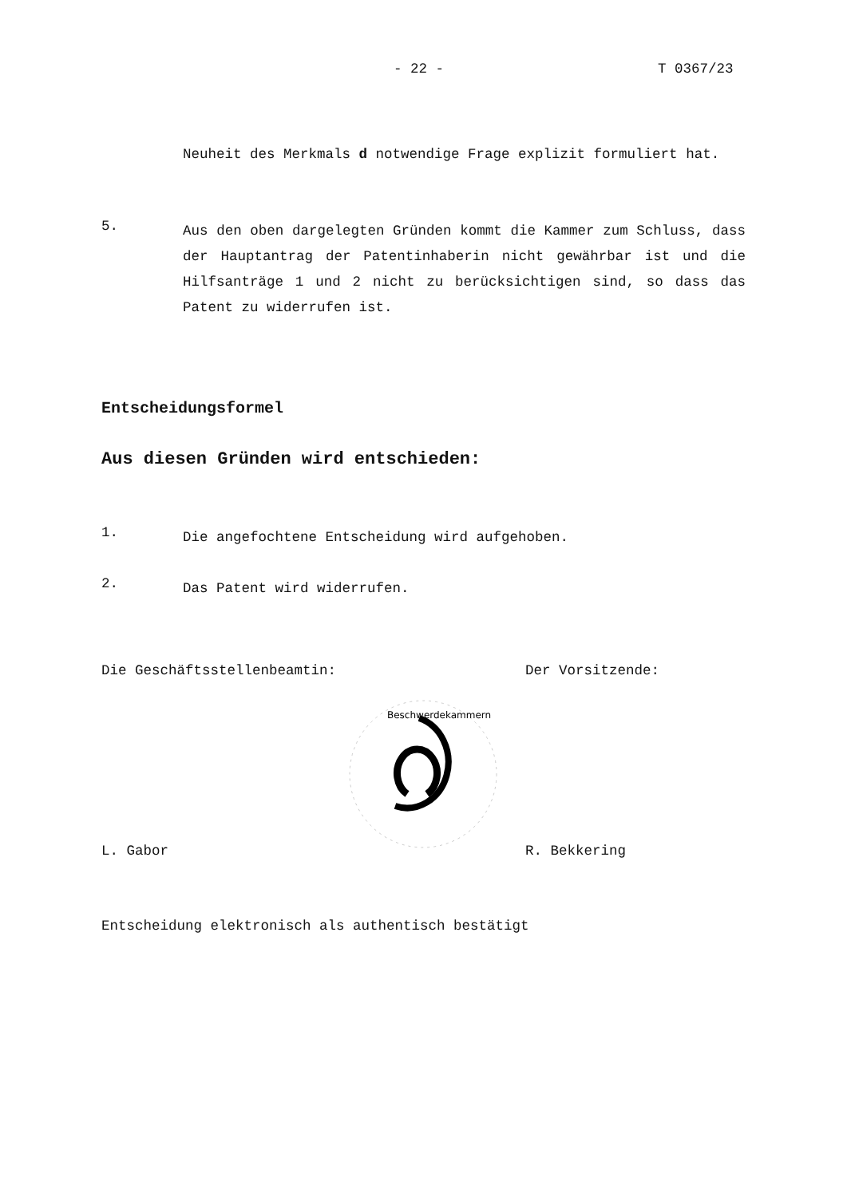- 22 - T 0367/23
Neuheit des Merkmals d notwendige Frage explizit formuliert hat.
5.
Aus den oben dargelegten Gründen kommt die Kammer zum Schluss, dass der Hauptantrag der Patentinhaberin nicht gewährbar ist und die Hilfsanträge 1 und 2 nicht zu berücksichtigen sind, so dass das Patent zu widerrufen ist.
Entscheidungsformel
Aus diesen Gründen wird entschieden:
1.
Die angefochtene Entscheidung wird aufgehoben.
2.
Das Patent wird widerrufen.
Die Geschäftsstellenbeamtin: Der Vorsitzende:
Beschwerdekammern
L. Gabor R. Bekkering
Entscheidung elektronisch als authentisch bestätigt